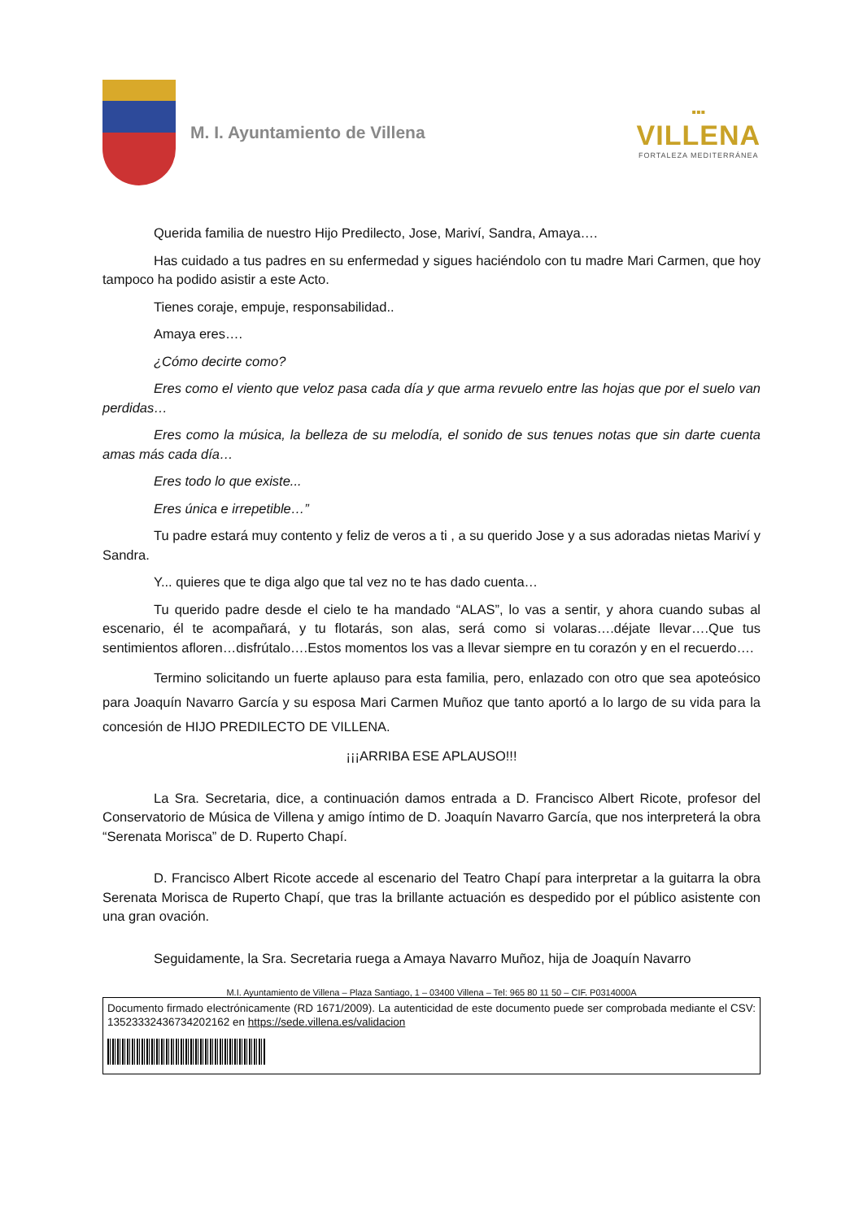M. I. Ayuntamiento de Villena
▪▪▪
VILLENA
FORTALEZA MEDITERRÁNEA
Querida familia de nuestro Hijo Predilecto, Jose, Mariví, Sandra, Amaya….
Has cuidado a tus padres en su enfermedad y sigues haciéndolo con tu madre Mari Carmen, que hoy tampoco ha podido asistir a este Acto.
Tienes coraje, empuje, responsabilidad..
Amaya eres….
¿Cómo decirte como?
Eres como el viento que veloz pasa cada día y que arma revuelo entre las hojas que por el suelo van perdidas…
Eres como la música, la belleza de su melodía, el sonido de sus tenues notas que sin darte cuenta amas más cada día…
Eres todo lo que existe...
Eres única e irrepetible…”
Tu padre estará muy contento y feliz de veros a ti , a su querido Jose y a sus adoradas nietas Mariví y Sandra.
Y... quieres que te diga algo que tal vez no te has dado cuenta…
Tu querido padre desde el cielo te ha mandado “ALAS”, lo vas a sentir, y ahora cuando subas al escenario, él te acompañará, y tu flotarás, son alas, será como si volaras….déjate llevar….Que tus sentimientos afloren…disfrútalo….Estos momentos los vas a llevar siempre en tu corazón y en el recuerdo….
Termino solicitando un fuerte aplauso para esta familia, pero, enlazado con otro que sea apoteósico para Joaquín Navarro García y su esposa Mari Carmen Muñoz que tanto aportó a lo largo de su vida para la concesión de HIJO PREDILECTO DE VILLENA.
¡¡¡ARRIBA ESE APLAUSO!!!
La Sra. Secretaria, dice, a continuación damos entrada a D. Francisco Albert Ricote, profesor del Conservatorio de Música de Villena y amigo íntimo de D. Joaquín Navarro García, que nos interpreterá la obra “Serenata Morisca” de D. Ruperto Chapí.
D. Francisco Albert Ricote accede al escenario del Teatro Chapí para interpretar a la guitarra la obra Serenata Morisca de Ruperto Chapí, que tras la brillante actuación es despedido por el público asistente con una gran ovación.
Seguidamente, la Sra. Secretaria ruega a Amaya Navarro Muñoz, hija de Joaquín Navarro
M.I. Ayuntamiento de Villena – Plaza Santiago, 1 – 03400 Villena – Tel: 965 80 11 50 – CIF. P0314000A
Documento firmado electrónicamente (RD 1671/2009). La autenticidad de este documento puede ser comprobada mediante el CSV: 13523332436734202162 en https://sede.villena.es/validacion